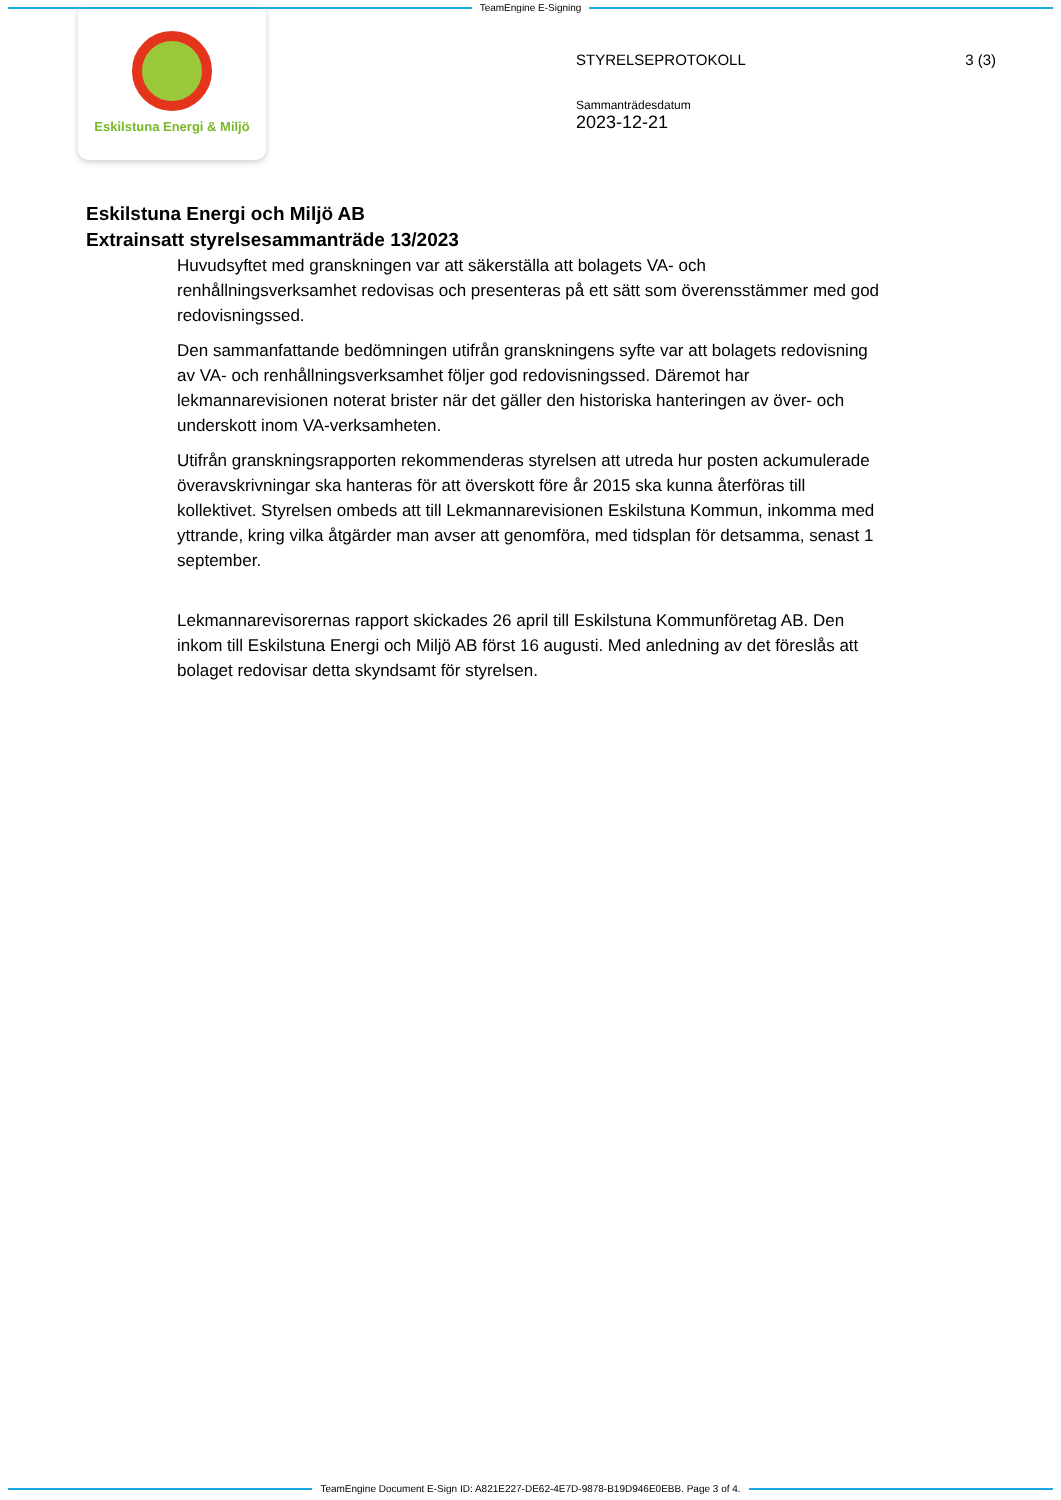TeamEngine E-Signing
Eskilstuna Energi & Miljö
STYRELSEPROTOKOLL 3 (3)
Sammanträdesdatum
2023-12-21
Eskilstuna Energi och Miljö AB
Extrainsatt styrelsesammanträde 13/2023
Huvudsyftet med granskningen var att säkerställa att bolagets VA- och renhållningsverksamhet redovisas och presenteras på ett sätt som överensstämmer med god redovisningssed.
Den sammanfattande bedömningen utifrån granskningens syfte var att bolagets redovisning av VA- och renhållningsverksamhet följer god redovisningssed. Däremot har lekmannarevisionen noterat brister när det gäller den historiska hanteringen av över- och underskott inom VA-verksamheten.
Utifrån granskningsrapporten rekommenderas styrelsen att utreda hur posten ackumulerade överavskrivningar ska hanteras för att överskott före år 2015 ska kunna återföras till kollektivet. Styrelsen ombeds att till Lekmannarevisionen Eskilstuna Kommun, inkomma med yttrande, kring vilka åtgärder man avser att genomföra, med tidsplan för detsamma, senast 1 september.
Lekmannarevisorernas rapport skickades 26 april till Eskilstuna Kommunföretag AB. Den inkom till Eskilstuna Energi och Miljö AB först 16 augusti. Med anledning av det föreslås att bolaget redovisar detta skyndsamt för styrelsen.
TeamEngine Document E-Sign ID: A821E227-DE62-4E7D-9878-B19D946E0EBB. Page 3 of 4.